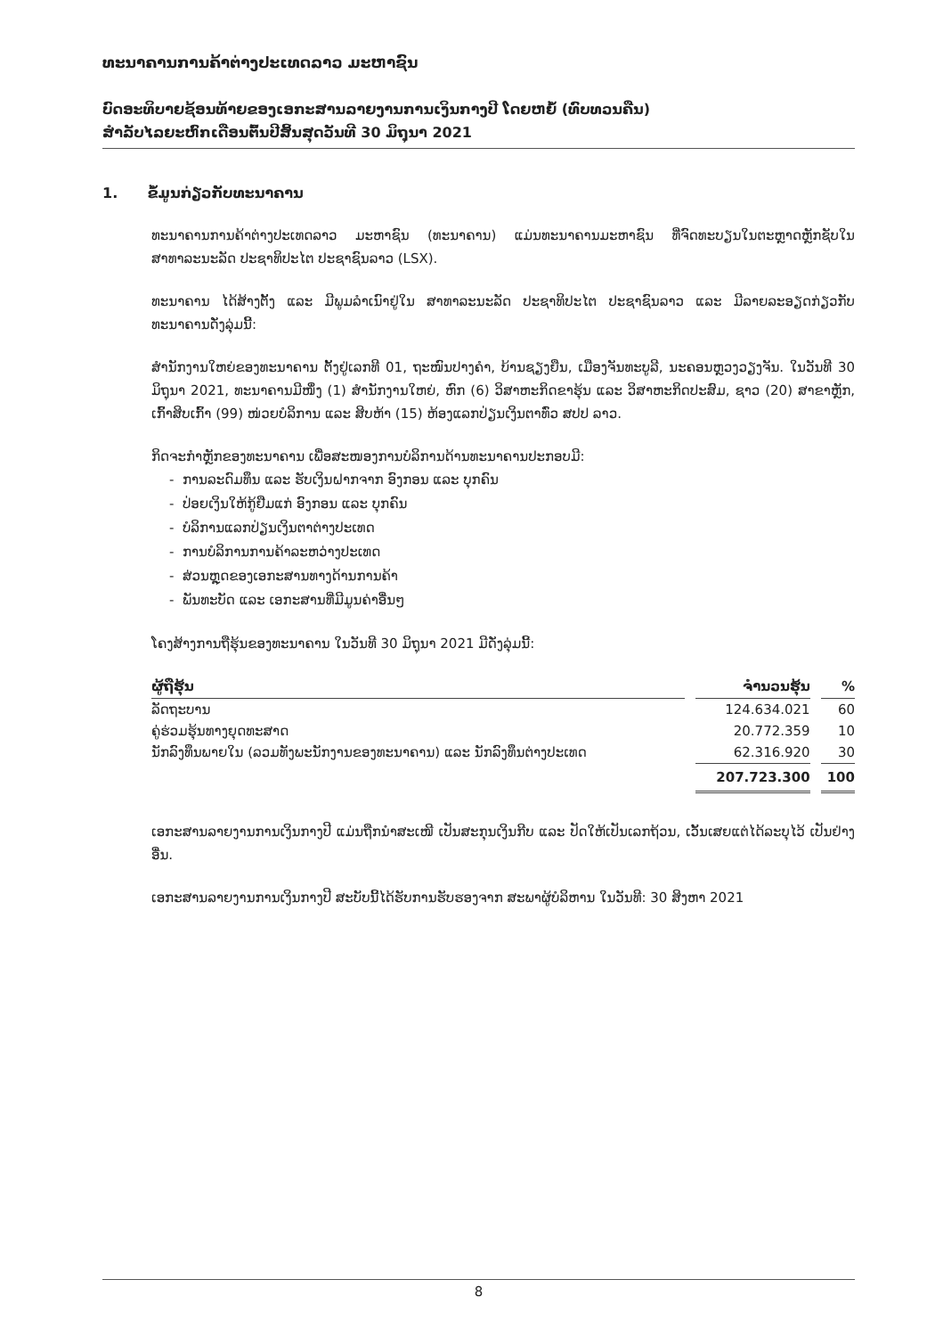ທະນາຄານການຄ້າຕ່າງປະເທດລາວ ມະຫາຊົນ
ບົດອະທິບາຍຊ້ອນທ້າຍຂອງເອກະສານລາຍງານການເງິນກາງປີ ໂດຍຫຍໍ້ (ທົບທວນຄືນ)
ສຳລັບໄລຍະຫົກເດືອນຕົ້ນປີສິ້ນສຸດວັນທີ 30 ມິຖຸນາ 2021
1. ຂໍ້ມູນກ່ຽວກັບທະນາຄານ
ທະນາຄານການຄ້າຕ່າງປະເທດລາວ ມະຫາຊົນ (ທະນາຄານ) ແມ່ນທະນາຄານມະຫາຊົນ ທີ່ຈົດທະບຽນໃນຕະຫຼາດຫຼັກຊັບໃນ ສາທາລະນະລັດ ປະຊາທິປະໄຕ ປະຊາຊົນລາວ (LSX).
ທະນາຄານ ໄດ້ສ້າງຕັ້ງ ແລະ ມີພູມລຳເນົາຢູ່ໃນ ສາທາລະນະລັດ ປະຊາທິປະໄຕ ປະຊາຊົນລາວ ແລະ ມີລາຍລະອຽດກ່ຽວກັບ ທະນາຄານດັ່ງລຸ່ມນີ້:
ສຳນັກງານໃຫຍ່ຂອງທະນາຄານ ຕັ້ງຢູ່ເລກທີ 01, ຖະໜົນປາງຄຳ, ບ້ານຊຽງຍືນ, ເມືອງຈັນທະບູລີ, ນະຄອນຫຼວງວຽງຈັນ. ໃນວັນທີ 30 ມິຖຸນາ 2021, ທະນາຄານມີໜຶ່ງ (1) ສຳນັກງານໃຫຍ່, ຫົກ (6) ວິສາຫະກິດຂາຮຸ້ນ ແລະ ວິສາຫະກິດປະສົມ, ຊາວ (20) ສາຂາຫຼັກ, ເກົ້າສິບເກົ້າ (99) ໜ່ວຍບໍລິການ ແລະ ສິບຫ້າ (15) ຫ້ອງແລກປ່ຽນເງິນຕາທົ່ວ ສປປ ລາວ.
ກິດຈະກຳຫຼັກຂອງທະນາຄານ ເພື່ອສະໜອງການບໍລິການດ້ານທະນາຄານປະກອບມີ:
- ການລະດົມທຶນ ແລະ ຮັບເງິນຝາກຈາກ ອົງກອນ ແລະ ບຸກຄົນ
- ປ່ອຍເງິນໃຫ້ກູ້ຢືມແກ່ ອົງກອນ ແລະ ບຸກຄົນ
- ບໍລິການແລກປ່ຽນເງິນຕາຕ່າງປະເທດ
- ການບໍລິການການຄ້າລະຫວ່າງປະເທດ
- ສ່ວນຫຼຸດຂອງເອກະສານທາງດ້ານການຄ້າ
- ພັນທະບັດ ແລະ ເອກະສານທີ່ມີມູນຄ່າອື່ນໆ
ໂຄງສ້າງການຖືຮຸ້ນຂອງທະນາຄານ ໃນວັນທີ 30 ມິຖຸນາ 2021 ມີດັ່ງລຸ່ມນີ້:
| ຜູ້ຖືຮຸ້ນ | ຈຳນວນຮຸ້ນ | % |
| --- | --- | --- |
| ລັດຖະບານ | 124.634.021 | 60 |
| ຄູ່ຮ່ວມຮຸ້ນທາງຍຸດທະສາດ | 20.772.359 | 10 |
| ນັກລົງທຶນພາຍໃນ (ລວມທັງພະນັກງານຂອງທະນາຄານ) ແລະ ນັກລົງທຶນຕ່າງປະເທດ | 62.316.920 | 30 |
| | 207.723.300 | 100 |
ເອກະສານລາຍງານການເງິນກາງປີ ແມ່ນຖືກນຳສະເໜີ ເປັນສະກຸນເງິນກີບ ແລະ ປັດໃຫ້ເປັນເລກຖ້ວນ, ເວັ້ນເສຍແຕ່ໄດ້ລະບຸໄວ້ ເປັນຢ່າງອື່ນ.
ເອກະສານລາຍງານການເງິນກາງປີ ສະບັບນີ້ໄດ້ຮັບການຮັບຮອງຈາກ ສະພາຜູ້ບໍລິຫານ ໃນວັນທີ: 30 ສິງຫາ 2021
8